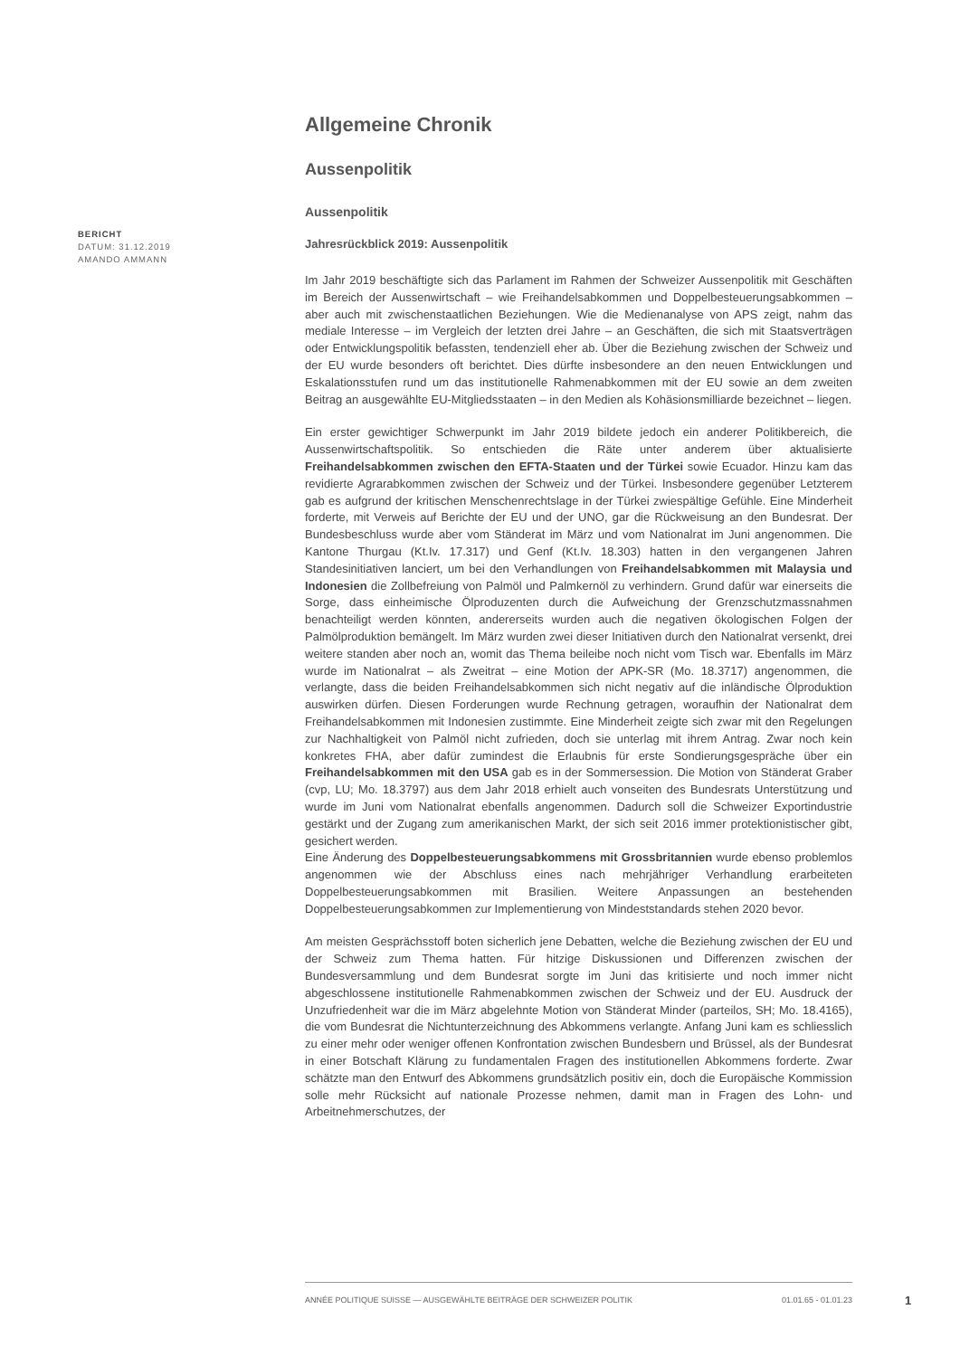BERICHT
DATUM: 31.12.2019
AMANDO AMMANN
Allgemeine Chronik
Aussenpolitik
Aussenpolitik
Jahresrückblick 2019: Aussenpolitik
Im Jahr 2019 beschäftigte sich das Parlament im Rahmen der Schweizer Aussenpolitik mit Geschäften im Bereich der Aussenwirtschaft – wie Freihandelsabkommen und Doppelbesteuerungsabkommen – aber auch mit zwischenstaatlichen Beziehungen. Wie die Medienanalyse von APS zeigt, nahm das mediale Interesse – im Vergleich der letzten drei Jahre – an Geschäften, die sich mit Staatsverträgen oder Entwicklungspolitik befassten, tendenziell eher ab. Über die Beziehung zwischen der Schweiz und der EU wurde besonders oft berichtet. Dies dürfte insbesondere an den neuen Entwicklungen und Eskalationsstufen rund um das institutionelle Rahmenabkommen mit der EU sowie an dem zweiten Beitrag an ausgewählte EU-Mitgliedsstaaten – in den Medien als Kohäsionsmilliarde bezeichnet – liegen.
Ein erster gewichtiger Schwerpunkt im Jahr 2019 bildete jedoch ein anderer Politikbereich, die Aussenwirtschaftspolitik. So entschieden die Räte unter anderem über aktualisierte Freihandelsabkommen zwischen den EFTA-Staaten und der Türkei sowie Ecuador. Hinzu kam das revidierte Agrarabkommen zwischen der Schweiz und der Türkei. Insbesondere gegenüber Letzterem gab es aufgrund der kritischen Menschenrechtslage in der Türkei zwiespältige Gefühle. Eine Minderheit forderte, mit Verweis auf Berichte der EU und der UNO, gar die Rückweisung an den Bundesrat. Der Bundesbeschluss wurde aber vom Ständerat im März und vom Nationalrat im Juni angenommen. Die Kantone Thurgau (Kt.Iv. 17.317) und Genf (Kt.Iv. 18.303) hatten in den vergangenen Jahren Standesinitiativen lanciert, um bei den Verhandlungen von Freihandelsabkommen mit Malaysia und Indonesien die Zollbefreiung von Palmöl und Palmkernöl zu verhindern. Grund dafür war einerseits die Sorge, dass einheimische Ölproduzenten durch die Aufweichung der Grenzschutzmassnahmen benachteiligt werden könnten, andererseits wurden auch die negativen ökologischen Folgen der Palmölproduktion bemängelt. Im März wurden zwei dieser Initiativen durch den Nationalrat versenkt, drei weitere standen aber noch an, womit das Thema beileibe noch nicht vom Tisch war. Ebenfalls im März wurde im Nationalrat – als Zweitrat – eine Motion der APK-SR (Mo. 18.3717) angenommen, die verlangte, dass die beiden Freihandelsabkommen sich nicht negativ auf die inländische Ölproduktion auswirken dürfen. Diesen Forderungen wurde Rechnung getragen, woraufhin der Nationalrat dem Freihandelsabkommen mit Indonesien zustimmte. Eine Minderheit zeigte sich zwar mit den Regelungen zur Nachhaltigkeit von Palmöl nicht zufrieden, doch sie unterlag mit ihrem Antrag. Zwar noch kein konkretes FHA, aber dafür zumindest die Erlaubnis für erste Sondierungsgespräche über ein Freihandelsabkommen mit den USA gab es in der Sommersession. Die Motion von Ständerat Graber (cvp, LU; Mo. 18.3797) aus dem Jahr 2018 erhielt auch vonseiten des Bundesrats Unterstützung und wurde im Juni vom Nationalrat ebenfalls angenommen. Dadurch soll die Schweizer Exportindustrie gestärkt und der Zugang zum amerikanischen Markt, der sich seit 2016 immer protektionistischer gibt, gesichert werden.
Eine Änderung des Doppelbesteuerungsabkommens mit Grossbritannien wurde ebenso problemlos angenommen wie der Abschluss eines nach mehrjähriger Verhandlung erarbeiteten Doppelbesteuerungsabkommen mit Brasilien. Weitere Anpassungen an bestehenden Doppelbesteuerungsabkommen zur Implementierung von Mindeststandards stehen 2020 bevor.
Am meisten Gesprächsstoff boten sicherlich jene Debatten, welche die Beziehung zwischen der EU und der Schweiz zum Thema hatten. Für hitzige Diskussionen und Differenzen zwischen der Bundesversammlung und dem Bundesrat sorgte im Juni das kritisierte und noch immer nicht abgeschlossene institutionelle Rahmenabkommen zwischen der Schweiz und der EU. Ausdruck der Unzufriedenheit war die im März abgelehnte Motion von Ständerat Minder (parteilos, SH; Mo. 18.4165), die vom Bundesrat die Nichtunterzeichnung des Abkommens verlangte. Anfang Juni kam es schliesslich zu einer mehr oder weniger offenen Konfrontation zwischen Bundesbern und Brüssel, als der Bundesrat in einer Botschaft Klärung zu fundamentalen Fragen des institutionellen Abkommens forderte. Zwar schätzte man den Entwurf des Abkommens grundsätzlich positiv ein, doch die Europäische Kommission solle mehr Rücksicht auf nationale Prozesse nehmen, damit man in Fragen des Lohn- und Arbeitnehmerschutzes, der
ANNÉE POLITIQUE SUISSE — AUSGEWÄHLTE BEITRÄGE DER SCHWEIZER POLITIK 01.01.65 - 01.01.23
1